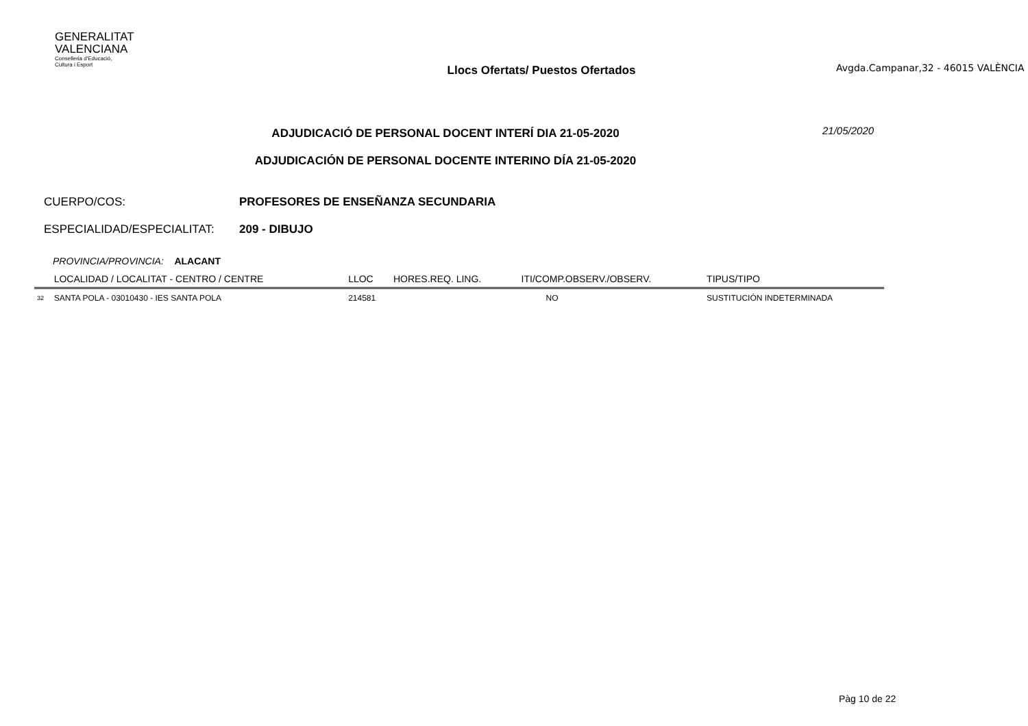GENERALITAT
VALENCIANA
Conselleria d'Educació,
Cultura i Esport
Llocs Ofertats/ Puestos Ofertados
Avgda.Campanar,32 - 46015 VALÈNCIA
ADJUDICACIÓ DE PERSONAL DOCENT INTERÍ DIA 21-05-2020
ADJUDICACIÓN DE PERSONAL DOCENTE INTERINO DÍA 21-05-2020
21/05/2020
CUERPO/COS: PROFESORES DE ENSEÑANZA SECUNDARIA
ESPECIALIDAD/ESPECIALITAT: 209 - DIBUJO
PROVINCIA/PROVINCIA: ALACANT
| | LOCALIDAD / LOCALITAT - CENTRO / CENTRE | LLOC | HORES.REQ. LING. | ITI/COMP.OBSERV./OBSERV. | TIPUS/TIPO |
| --- | --- | --- | --- | --- | --- |
| 32 | SANTA POLA - 03010430 - IES SANTA POLA | 214581 | | NO | SUSTITUCIÓN INDETERMINADA |
Pàg 10 de 22